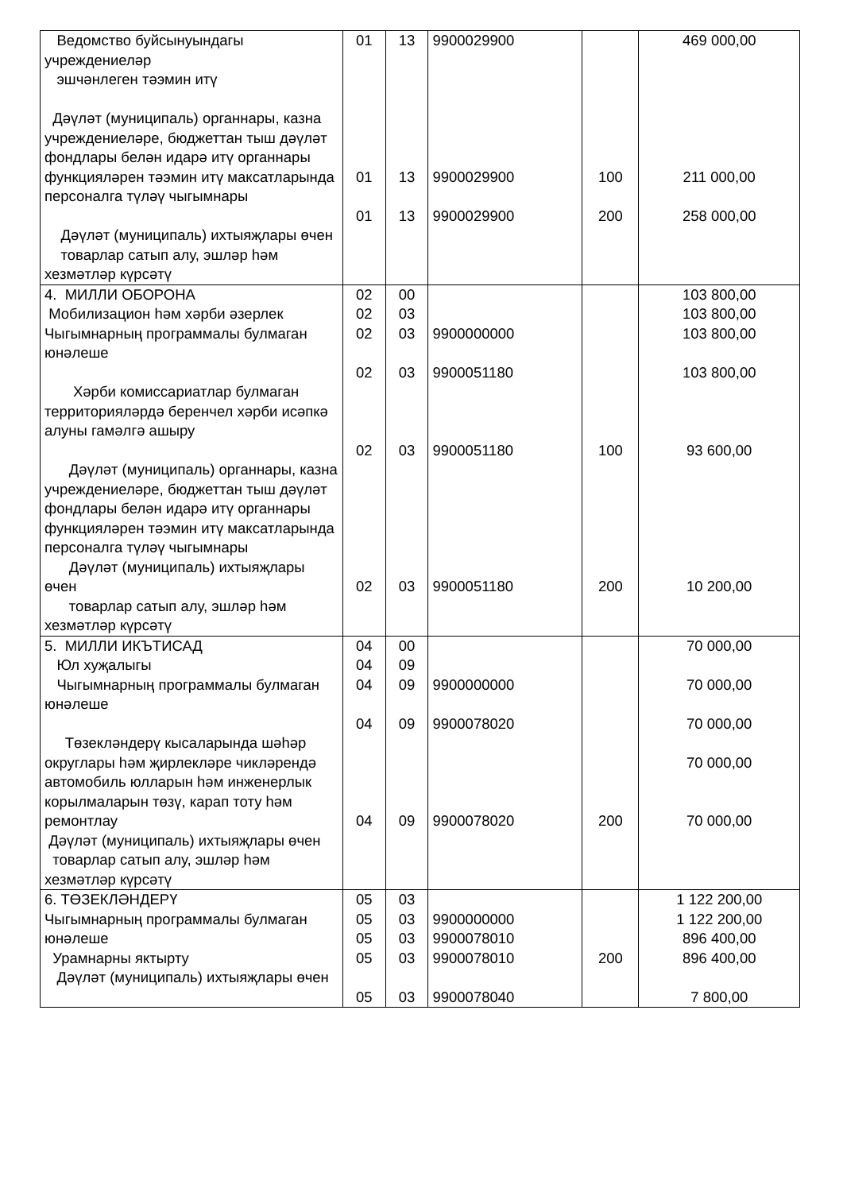| Ведомство буйсынуындагы учреждениеләр эшчәнлеген тәэмин итү Дәүләт (муниципаль) органнары, казна учреждениеләре, бюджеттан тыш дәүләт фондлары белән идарә итү органнары функцияләрен тәэмин итү максатларында персоналга түләү чыгымнары Дәүләт (муниципаль) ихтыяҗлары өчен товарлар сатып алу, эшләр һәм хезмәтләр күрсәтү | 01 01 01 | 13 13 13 | 9900029900 9900029900 9900029900 | 100 200 | 469 000,00 211 000,00 258 000,00 |
| 4. МИЛЛИ ОБОРОНА Мобилизацион һәм хәрби әзерлек Чыгымнарның программалы булмаган юнәлеше Хәрби комиссариатлар булмаган территорияләрдә беренчел хәрби исәпкә алуны гамәлгә ашыру Дәүләт (муниципаль) органнары, казна учреждениеләре, бюджеттан тыш дәүләт фондлары белән идарә итү органнары функцияләрен тәэмин итү максатларында персоналга түләү чыгымнары Дәүләт (муниципаль) ихтыяҗлары өчен товарлар сатып алу, эшләр һәм хезмәтләр күрсәтү | 02 02 02 02 02 02 | 00 03 03 03 03 03 | 9900000000 9900051180 9900051180 9900051180 | 100 200 | 103 800,00 103 800,00 103 800,00 103 800,00 93 600,00 10 200,00 |
| 5. МИЛЛИ ИКЪТИСАД Юл хуҗалыгы Чыгымнарның программалы булмаган юнәлеше Төзекләндерү кысаларында шәһәр округлары һәм җирлекләре чикләрендә автомобиль юлларын һәм инженерлык корылмаларын төзү, карап тоту һәм ремонтлау Дәүләт (муниципаль) ихтыяҗлары өчен товарлар сатып алу, эшләр һәм хезмәтләр күрсәтү | 04 04 04 04 04 | 00 09 09 09 09 | 9900000000 9900078020 9900078020 | 200 | 70 000,00 70 000,00 70 000,00 70 000,00 70 000,00 |
| 6. ТӨЗЕКЛӘНДЕРҮ Чыгымнарның программалы булмаган юнәлеше Урамнарны яктырту Дәүләт (муниципаль) ихтыяҗлары өчен | 05 05 05 05 05 | 03 03 03 03 03 | 9900000000 9900078010 9900078010 9900078040 | 200 | 1 122 200,00 1 122 200,00 896 400,00 896 400,00 7 800,00 |